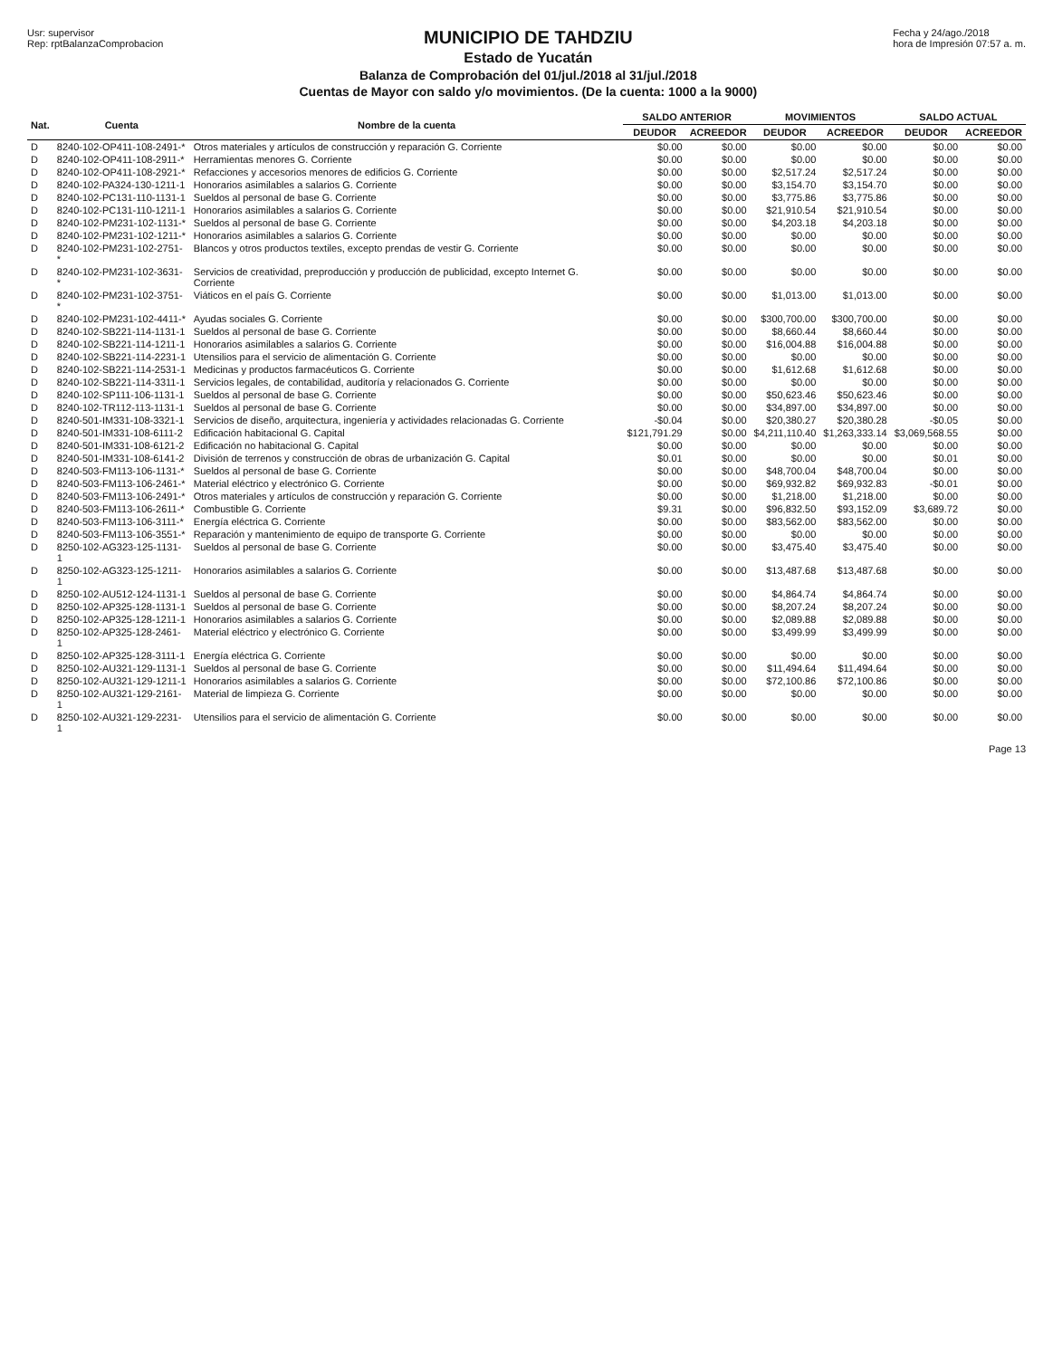Usr: supervisor
Rep: rptBalanzaComprobacion
MUNICIPIO DE TAHDZIU
Estado de Yucatán
Balanza de Comprobación del 01/jul./2018 al 31/jul./2018
Cuentas de Mayor con saldo y/o movimientos. (De la cuenta: 1000 a la 9000)
Fecha y 24/ago./2018
hora de Impresión 07:57 a. m.
| Nat. | Cuenta | Nombre de la cuenta | SALDO ANTERIOR | | MOVIMIENTOS | | SALDO ACTUAL | |
| --- | --- | --- | --- | --- | --- | --- | --- | --- |
| | | | DEUDOR | ACREEDOR | DEUDOR | ACREEDOR | DEUDOR | ACREEDOR |
| D | 8240-102-OP411-108-2491-* | Otros materiales y artículos de construcción y reparación G. Corriente | $0.00 | $0.00 | $0.00 | $0.00 | $0.00 | $0.00 |
| D | 8240-102-OP411-108-2911-* | Herramientas menores G. Corriente | $0.00 | $0.00 | $0.00 | $0.00 | $0.00 | $0.00 |
| D | 8240-102-OP411-108-2921-* | Refacciones y accesorios menores de edificios G. Corriente | $0.00 | $0.00 | $2,517.24 | $2,517.24 | $0.00 | $0.00 |
| D | 8240-102-PA324-130-1211-1 | Honorarios asimilables a salarios G. Corriente | $0.00 | $0.00 | $3,154.70 | $3,154.70 | $0.00 | $0.00 |
| D | 8240-102-PC131-110-1131-1 | Sueldos al personal de base G. Corriente | $0.00 | $0.00 | $3,775.86 | $3,775.86 | $0.00 | $0.00 |
| D | 8240-102-PC131-110-1211-1 | Honorarios asimilables a salarios G. Corriente | $0.00 | $0.00 | $21,910.54 | $21,910.54 | $0.00 | $0.00 |
| D | 8240-102-PM231-102-1131-* | Sueldos al personal de base G. Corriente | $0.00 | $0.00 | $4,203.18 | $4,203.18 | $0.00 | $0.00 |
| D | 8240-102-PM231-102-1211-* | Honorarios asimilables a salarios G. Corriente | $0.00 | $0.00 | $0.00 | $0.00 | $0.00 | $0.00 |
| D | 8240-102-PM231-102-2751-* | Blancos y otros productos textiles, excepto prendas de vestir G. Corriente | $0.00 | $0.00 | $0.00 | $0.00 | $0.00 | $0.00 |
| D | 8240-102-PM231-102-3631-* | Servicios de creatividad, preproducción y producción de publicidad, excepto Internet G. Corriente | $0.00 | $0.00 | $0.00 | $0.00 | $0.00 | $0.00 |
| D | 8240-102-PM231-102-3751-* | Viáticos en el país G. Corriente | $0.00 | $0.00 | $1,013.00 | $1,013.00 | $0.00 | $0.00 |
| D | 8240-102-PM231-102-4411-* | Ayudas sociales G. Corriente | $0.00 | $0.00 | $300,700.00 | $300,700.00 | $0.00 | $0.00 |
| D | 8240-102-SB221-114-1131-1 | Sueldos al personal de base G. Corriente | $0.00 | $0.00 | $8,660.44 | $8,660.44 | $0.00 | $0.00 |
| D | 8240-102-SB221-114-1211-1 | Honorarios asimilables a salarios G. Corriente | $0.00 | $0.00 | $16,004.88 | $16,004.88 | $0.00 | $0.00 |
| D | 8240-102-SB221-114-2231-1 | Utensilios para el servicio de alimentación G. Corriente | $0.00 | $0.00 | $0.00 | $0.00 | $0.00 | $0.00 |
| D | 8240-102-SB221-114-2531-1 | Medicinas y productos farmacéuticos G. Corriente | $0.00 | $0.00 | $1,612.68 | $1,612.68 | $0.00 | $0.00 |
| D | 8240-102-SB221-114-3311-1 | Servicios legales, de contabilidad, auditoría y relacionados G. Corriente | $0.00 | $0.00 | $0.00 | $0.00 | $0.00 | $0.00 |
| D | 8240-102-SP111-106-1131-1 | Sueldos al personal de base G. Corriente | $0.00 | $0.00 | $50,623.46 | $50,623.46 | $0.00 | $0.00 |
| D | 8240-102-TR112-113-1131-1 | Sueldos al personal de base G. Corriente | $0.00 | $0.00 | $34,897.00 | $34,897.00 | $0.00 | $0.00 |
| D | 8240-501-IM331-108-3321-1 | Servicios de diseño, arquitectura, ingeniería y actividades relacionadas G. Corriente | -$0.04 | $0.00 | $20,380.27 | $20,380.28 | -$0.05 | $0.00 |
| D | 8240-501-IM331-108-6111-2 | Edificación habitacional G. Capital | $121,791.29 | $0.00 | $4,211,110.40 | $1,263,333.14 | $3,069,568.55 | $0.00 |
| D | 8240-501-IM331-108-6121-2 | Edificación no habitacional G. Capital | $0.00 | $0.00 | $0.00 | $0.00 | $0.00 | $0.00 |
| D | 8240-501-IM331-108-6141-2 | División de terrenos y construcción de obras de urbanización G. Capital | $0.01 | $0.00 | $0.00 | $0.00 | $0.01 | $0.00 |
| D | 8240-503-FM113-106-1131-* | Sueldos al personal de base G. Corriente | $0.00 | $0.00 | $48,700.04 | $48,700.04 | $0.00 | $0.00 |
| D | 8240-503-FM113-106-2461-* | Material eléctrico y electrónico G. Corriente | $0.00 | $0.00 | $69,932.82 | $69,932.83 | -$0.01 | $0.00 |
| D | 8240-503-FM113-106-2491-* | Otros materiales y artículos de construcción y reparación G. Corriente | $0.00 | $0.00 | $1,218.00 | $1,218.00 | $0.00 | $0.00 |
| D | 8240-503-FM113-106-2611-* | Combustible G. Corriente | $9.31 | $0.00 | $96,832.50 | $93,152.09 | $3,689.72 | $0.00 |
| D | 8240-503-FM113-106-3111-* | Energía eléctrica G. Corriente | $0.00 | $0.00 | $83,562.00 | $83,562.00 | $0.00 | $0.00 |
| D | 8240-503-FM113-106-3551-* | Reparación y mantenimiento de equipo de transporte G. Corriente | $0.00 | $0.00 | $0.00 | $0.00 | $0.00 | $0.00 |
| D | 8250-102-AG323-125-1131-1 | Sueldos al personal de base G. Corriente | $0.00 | $0.00 | $3,475.40 | $3,475.40 | $0.00 | $0.00 |
| D | 8250-102-AG323-125-1211-1 | Honorarios asimilables a salarios G. Corriente | $0.00 | $0.00 | $13,487.68 | $13,487.68 | $0.00 | $0.00 |
| D | 8250-102-AU512-124-1131-1 | Sueldos al personal de base G. Corriente | $0.00 | $0.00 | $4,864.74 | $4,864.74 | $0.00 | $0.00 |
| D | 8250-102-AP325-128-1131-1 | Sueldos al personal de base G. Corriente | $0.00 | $0.00 | $8,207.24 | $8,207.24 | $0.00 | $0.00 |
| D | 8250-102-AP325-128-1211-1 | Honorarios asimilables a salarios G. Corriente | $0.00 | $0.00 | $2,089.88 | $2,089.88 | $0.00 | $0.00 |
| D | 8250-102-AP325-128-2461-1 | Material eléctrico y electrónico G. Corriente | $0.00 | $0.00 | $3,499.99 | $3,499.99 | $0.00 | $0.00 |
| D | 8250-102-AP325-128-3111-1 | Energía eléctrica G. Corriente | $0.00 | $0.00 | $0.00 | $0.00 | $0.00 | $0.00 |
| D | 8250-102-AU321-129-1131-1 | Sueldos al personal de base G. Corriente | $0.00 | $0.00 | $11,494.64 | $11,494.64 | $0.00 | $0.00 |
| D | 8250-102-AU321-129-1211-1 | Honorarios asimilables a salarios G. Corriente | $0.00 | $0.00 | $72,100.86 | $72,100.86 | $0.00 | $0.00 |
| D | 8250-102-AU321-129-2161-1 | Material de limpieza G. Corriente | $0.00 | $0.00 | $0.00 | $0.00 | $0.00 | $0.00 |
| D | 8250-102-AU321-129-2231-1 | Utensilios para el servicio de alimentación G. Corriente | $0.00 | $0.00 | $0.00 | $0.00 | $0.00 | $0.00 |
Page 13